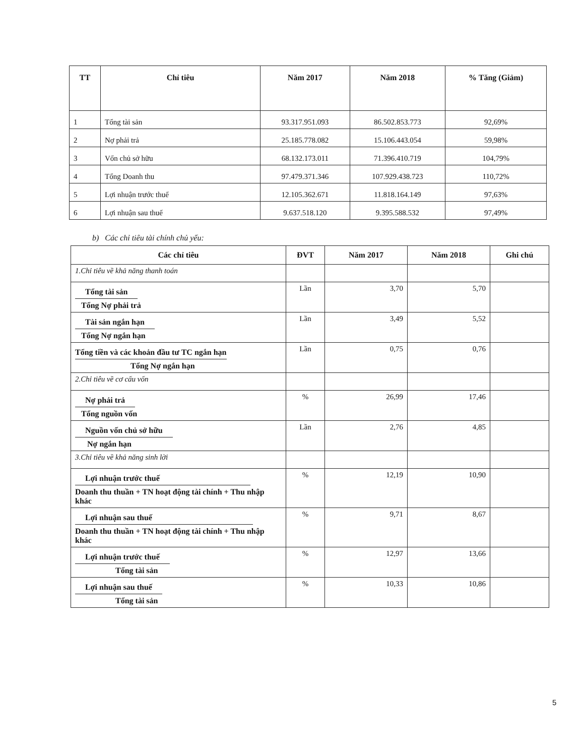| TT | Chỉ tiêu | Năm 2017 | Năm 2018 | % Tăng (Giảm) |
| --- | --- | --- | --- | --- |
| 1 | Tổng tài sản | 93.317.951.093 | 86.502.853.773 | 92,69% |
| 2 | Nợ phải trả | 25.185.778.082 | 15.106.443.054 | 59,98% |
| 3 | Vốn chủ sở hữu | 68.132.173.011 | 71.396.410.719 | 104,79% |
| 4 | Tổng Doanh thu | 97.479.371.346 | 107.929.438.723 | 110,72% |
| 5 | Lợi nhuận trước thuế | 12.105.362.671 | 11.818.164.149 | 97,63% |
| 6 | Lợi nhuận sau thuế | 9.637.518.120 | 9.395.588.532 | 97,49% |
b) Các chỉ tiêu tài chính chủ yếu:
| Các chỉ tiêu | ĐVT | Năm 2017 | Năm 2018 | Ghi chú |
| --- | --- | --- | --- | --- |
| 1.Chỉ tiêu về khả năng thanh toán | | | | |
| Tổng tài sản Tổng Nợ phải trả | Lần | 3,70 | 5,70 | |
| Tài sản ngắn hạn Tổng Nợ ngắn hạn | Lần | 3,49 | 5,52 | |
| Tổng tiền và các khoản đầu tư TC ngắn hạn Tổng Nợ ngắn hạn | Lần | 0,75 | 0,76 | |
| 2.Chỉ tiêu về cơ cấu vốn | | | | |
| Nợ phải trả Tổng nguồn vốn | % | 26,99 | 17,46 | |
| Nguồn vốn chủ sở hữu Nợ ngắn hạn | Lần | 2,76 | 4,85 | |
| 3.Chỉ tiêu về khả năng sinh lời | | | | |
| Lợi nhuận trước thuế Doanh thu thuần + TN hoạt động tài chính + Thu nhập khác | % | 12,19 | 10,90 | |
| Lợi nhuận sau thuế Doanh thu thuần + TN hoạt động tài chính + Thu nhập khác | % | 9,71 | 8,67 | |
| Lợi nhuận trước thuế Tổng tài sản | % | 12,97 | 13,66 | |
| Lợi nhuận sau thuế Tổng tài sản | % | 10,33 | 10,86 | |
5